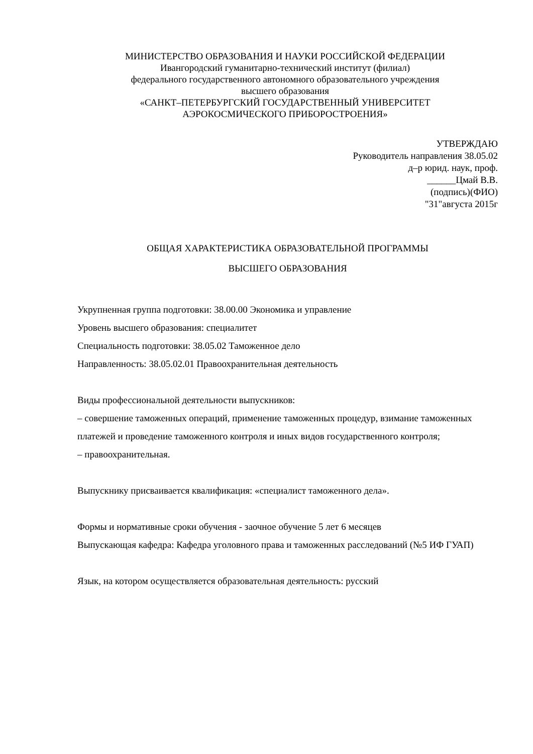МИНИСТЕРСТВО ОБРАЗОВАНИЯ И НАУКИ РОССИЙСКОЙ ФЕДЕРАЦИИ
Ивангородский гуманитарно-технический институт (филиал)
федерального государственного автономного образовательного учреждения
высшего образования
«САНКТ–ПЕТЕРБУРГСКИЙ ГОСУДАРСТВЕННЫЙ УНИВЕРСИТЕТ
АЭРОКОСМИЧЕСКОГО ПРИБОРОСТРОЕНИЯ»
УТВЕРЖДАЮ
Руководитель направления 38.05.02
д–р юрид. наук, проф.
______Цмай В.В.
(подпись)(ФИО)
"31"августа 2015г
ОБЩАЯ ХАРАКТЕРИСТИКА ОБРАЗОВАТЕЛЬНОЙ ПРОГРАММЫ
ВЫСШЕГО ОБРАЗОВАНИЯ
Укрупненная группа подготовки: 38.00.00 Экономика и управление
Уровень высшего образования: специалитет
Специальность подготовки: 38.05.02 Таможенное дело
Направленность: 38.05.02.01 Правоохранительная деятельность
Виды профессиональной деятельности выпускников:
– совершение таможенных операций, применение таможенных процедур, взимание таможенных платежей и проведение таможенного контроля и иных видов государственного контроля;
– правоохранительная.
Выпускнику присваивается квалификация: «специалист таможенного дела».
Формы и нормативные сроки обучения - заочное обучение 5 лет 6 месяцев
Выпускающая кафедра: Кафедра уголовного права и таможенных расследований (№5 ИФ ГУАП)
Язык, на котором осуществляется образовательная деятельность: русский